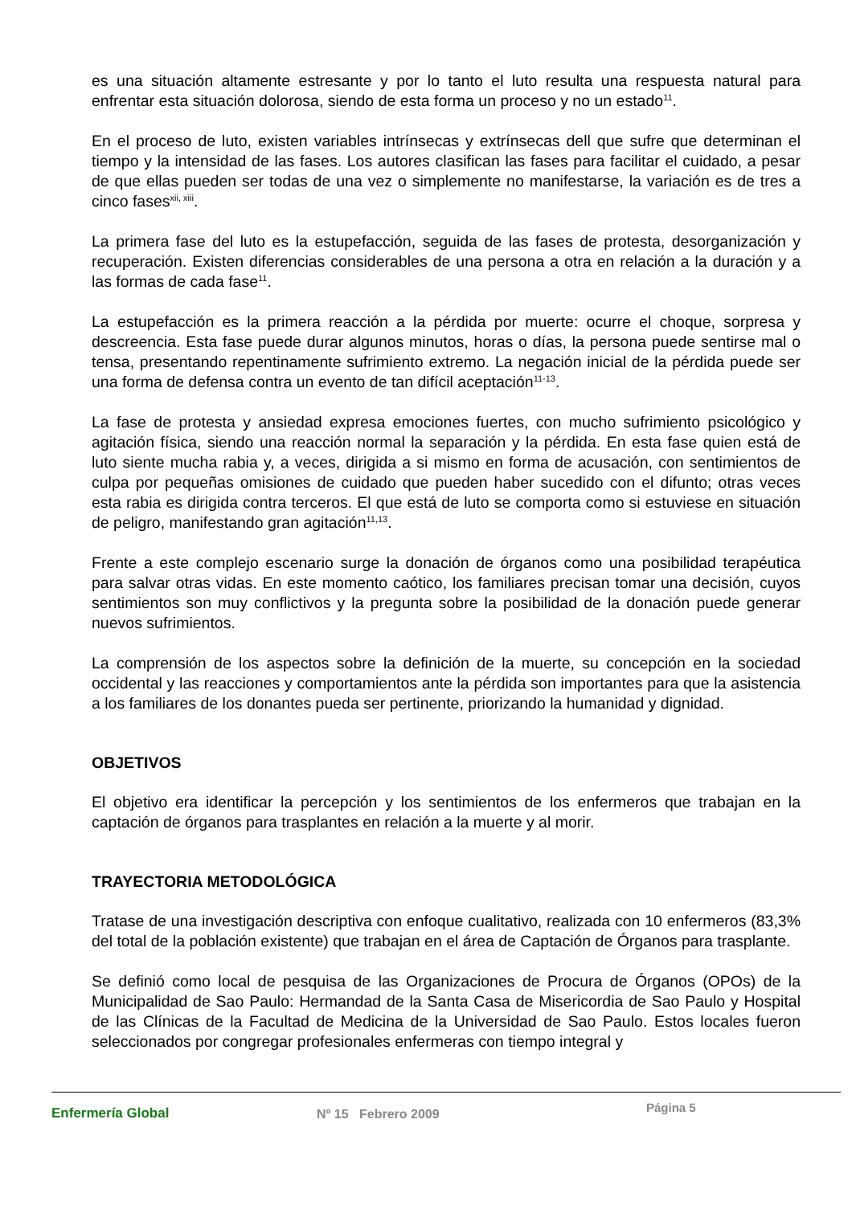es una situación altamente estresante y por lo tanto el luto resulta una respuesta natural para enfrentar esta situación dolorosa, siendo de esta forma un proceso y no un estado<sup>11</sup>.
En el proceso de luto, existen variables intrínsecas y extrínsecas dell que sufre que determinan el tiempo y la intensidad de las fases. Los autores clasifican las fases para facilitar el cuidado, a pesar de que ellas pueden ser todas de una vez o simplemente no manifestarse, la variación es de tres a cinco fases<sup>xii, xiii</sup>.
La primera fase del luto es la estupefacción, seguida de las fases de protesta, desorganización y recuperación. Existen diferencias considerables de una persona a otra en relación a la duración y a las formas de cada fase<sup>11</sup>.
La estupefacción es la primera reacción a la pérdida por muerte: ocurre el choque, sorpresa y descreencia. Esta fase puede durar algunos minutos, horas o días, la persona puede sentirse mal o tensa, presentando repentinamente sufrimiento extremo. La negación inicial de la pérdida puede ser una forma de defensa contra un evento de tan difícil aceptación<sup>11-13</sup>.
La fase de protesta y ansiedad expresa emociones fuertes, con mucho sufrimiento psicológico y agitación física, siendo una reacción normal la separación y la pérdida. En esta fase quien está de luto siente mucha rabia y, a veces, dirigida a si mismo en forma de acusación, con sentimientos de culpa por pequeñas omisiones de cuidado que pueden haber sucedido con el difunto; otras veces esta rabia es dirigida contra terceros. El que está de luto se comporta como si estuviese en situación de peligro, manifestando gran agitación<sup>11,13</sup>.
Frente a este complejo escenario surge la donación de órganos como una posibilidad terapéutica para salvar otras vidas. En este momento caótico, los familiares precisan tomar una decisión, cuyos sentimientos son muy conflictivos y la pregunta sobre la posibilidad de la donación puede generar nuevos sufrimientos.
La comprensión de los aspectos sobre la definición de la muerte, su concepción en la sociedad occidental y las reacciones y comportamientos ante la pérdida son importantes para que la asistencia a los familiares de los donantes pueda ser pertinente, priorizando la humanidad y dignidad.
OBJETIVOS
El objetivo era identificar la percepción y los sentimientos de los enfermeros que trabajan en la captación de órganos para trasplantes en relación a la muerte y al morir.
TRAYECTORIA METODOLÓGICA
Tratase de una investigación descriptiva con enfoque cualitativo, realizada con 10 enfermeros (83,3% del total de la población existente) que trabajan en el área de Captación de Órganos para trasplante.
Se definió como local de pesquisa de las Organizaciones de Procura de Órganos (OPOs) de la Municipalidad de Sao Paulo: Hermandad de la Santa Casa de Misericordia de Sao Paulo y Hospital de las Clínicas de la Facultad de Medicina de la Universidad de Sao Paulo. Estos locales fueron seleccionados por congregar profesionales enfermeras con tiempo integral y
Enfermería Global Nº 15 Febrero 2009
Página 5